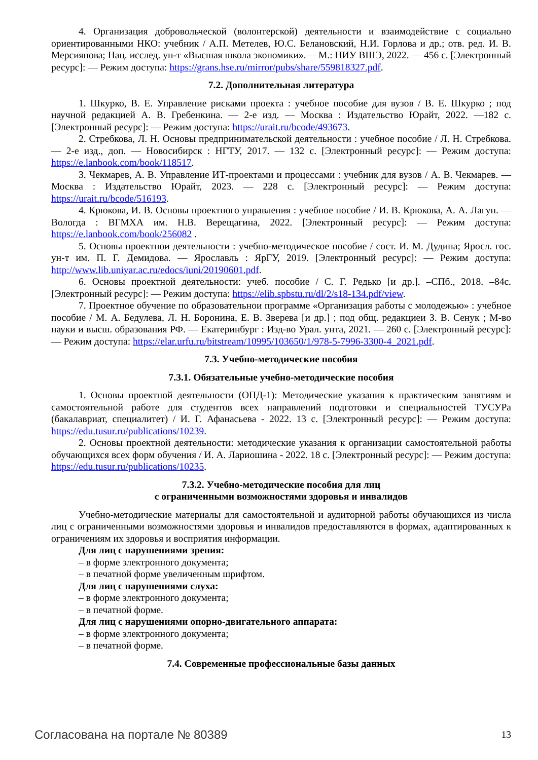4. Организация добровольческой (волонтерской) деятельности и взаимодействие с социально ориентированными НКО: учебник / А.П. Метелев, Ю.С. Белановский, Н.И. Горлова и др.; отв. ред. И. В. Мерсиянова; Нац. исслед. ун-т «Высшая школа экономики».— М.: НИУ ВШЭ, 2022. — 456 с. [Электронный ресурс]: — Режим доступа: https://grans.hse.ru/mirror/pubs/share/559818327.pdf.
7.2. Дополнительная литература
1. Шкурко, В. Е. Управление рисками проекта : учебное пособие для вузов / В. Е. Шкурко ; под научной редакцией А. В. Гребенкина. — 2-е изд. — Москва : Издательство Юрайт, 2022. —182 с. [Электронный ресурс]: — Режим доступа: https://urait.ru/bcode/493673.
2. Стребкова, Л. Н. Основы предпринимательской деятельности : учебное пособие / Л. Н. Стребкова. — 2-е изд., доп. — Новосибирск : НГТУ, 2017. — 132 с. [Электронный ресурс]: — Режим доступа: https://e.lanbook.com/book/118517.
3. Чекмарев, А. В. Управление ИТ-проектами и процессами : учебник для вузов / А. В. Чекмарев. — Москва : Издательство Юрайт, 2023. — 228 с. [Электронный ресурс]: — Режим доступа: https://urait.ru/bcode/516193.
4. Крюкова, И. В. Основы проектного управления : учебное пособие / И. В. Крюкова, А. А. Лагун. — Вологда : ВГМХА им. Н.В. Верещагина, 2022. [Электронный ресурс]: — Режим доступа: https://e.lanbook.com/book/256082 .
5. Основы проектнои деятельности : учебно-методическое пособие / сост. И. М. Дудина; Яросл. гос. ун-т им. П. Г. Демидова. — Ярославль : ЯрГУ, 2019. [Электронный ресурс]: — Режим доступа: http://www.lib.uniyar.ac.ru/edocs/iuni/20190601.pdf.
6. Основы проектной деятельности: учеб. пособие / С. Г. Редько [и др.]. –СПб., 2018. –84с. [Электронный ресурс]: — Режим доступа: https://elib.spbstu.ru/dl/2/s18-134.pdf/view.
7. Проектное обучение по образовательнои программе «Организация работы с молодежью» : учебное пособие / М. А. Бедулева, Л. Н. Боронина, Е. В. Зверева [и др.] ; под общ. редакциеи З. В. Сенук ; М-во науки и высш. образования РФ. — Екатеринбург : Изд-во Урал. унта, 2021. — 260 с. [Электронный ресурс]: — Режим доступа: https://elar.urfu.ru/bitstream/10995/103650/1/978-5-7996-3300-4_2021.pdf.
7.3. Учебно-методические пособия
7.3.1. Обязательные учебно-методические пособия
1. Основы проектной деятельности (ОПД-1): Методические указания к практическим занятиям и самостоятельной работе для студентов всех направлений подготовки и специальностей ТУСУРа (бакалавриат, специалитет) / И. Г. Афанасьева - 2022. 13 с. [Электронный ресурс]: — Режим доступа: https://edu.tusur.ru/publications/10239.
2. Основы проектной деятельности: методические указания к организации самостоятельной работы обучающихся всех форм обучения / И. А. Лариошина - 2022. 18 с. [Электронный ресурс]: — Режим доступа: https://edu.tusur.ru/publications/10235.
7.3.2. Учебно-методические пособия для лиц
с ограниченными возможностями здоровья и инвалидов
Учебно-методические материалы для самостоятельной и аудиторной работы обучающихся из числа лиц с ограниченными возможностями здоровья и инвалидов предоставляются в формах, адаптированных к ограничениям их здоровья и восприятия информации.
Для лиц с нарушениями зрения:
– в форме электронного документа;
– в печатной форме увеличенным шрифтом.
Для лиц с нарушениями слуха:
– в форме электронного документа;
– в печатной форме.
Для лиц с нарушениями опорно-двигательного аппарата:
– в форме электронного документа;
– в печатной форме.
7.4. Современные профессиональные базы данных
Согласована на портале № 80389 13